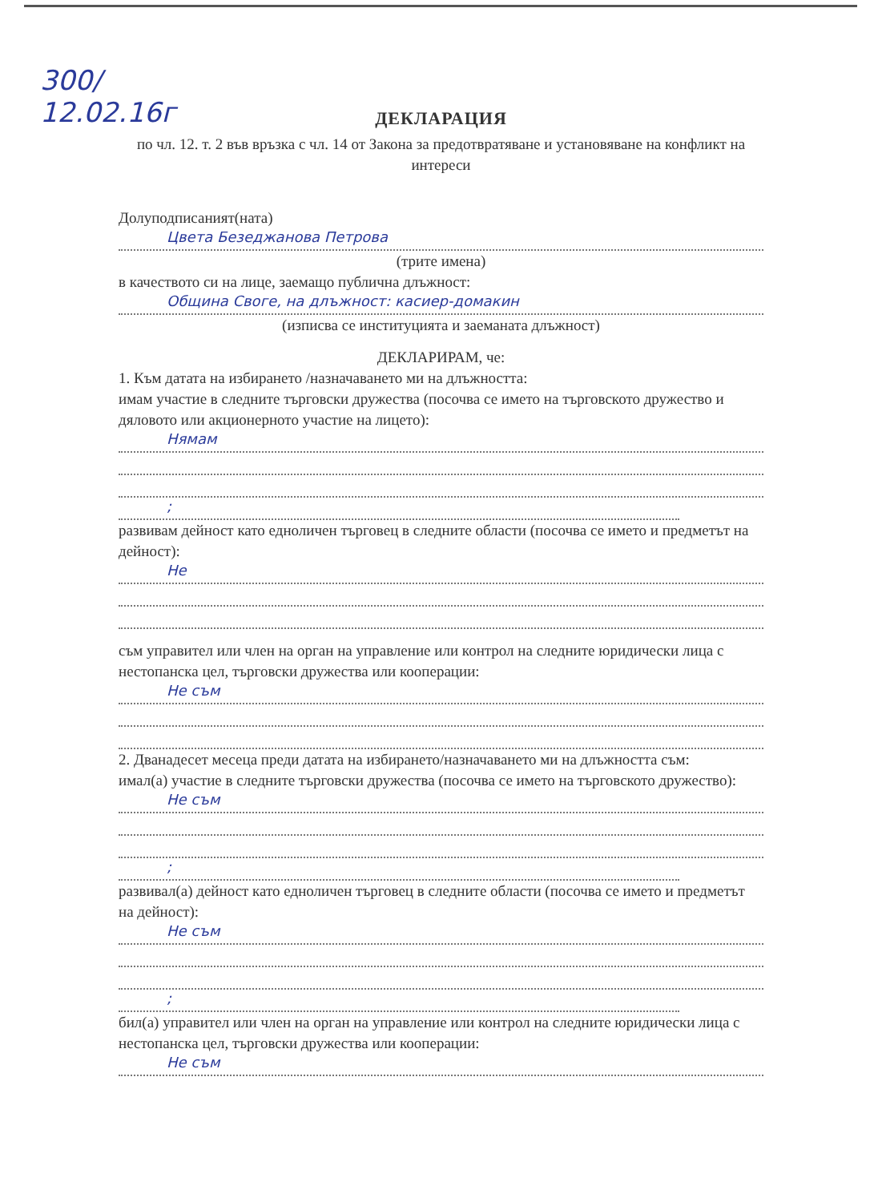300/
12.02.16г
ДЕКЛАРАЦИЯ
по чл. 12. т. 2 във връзка с чл. 14 от Закона за предотвратяване и установяване на конфликт на интереси
Долуподписаният(ната)
Цвета Безеджанова Петрова
(трите имена)
в качеството си на лице, заемащо публична длъжност:
Община Своге, на длъжност: касиер-домакин
(изписва се институцията и заеманата длъжност)
ДЕКЛАРИРАМ, че:
1. Към датата на избирането /назначаването ми на длъжността:
имам участие в следните търговски дружества (посочва се името на търговското дружество и дяловото или акционерното участие на лицето):
Нямам
;
развивам дейност като едноличен търговец в следните области (посочва се името и предметът на дейност):
Не
съм управител или член на орган на управление или контрол на следните юридически лица с нестопанска цел, търговски дружества или кооперации:
Не съм
2. Дванадесет месеца преди датата на избирането/назначаването ми на длъжността съм:
имал(а) участие в следните търговски дружества (посочва се името на търговското дружество):
Не съм
;
развивал(а) дейност като едноличен търговец в следните области (посочва се името и предметът на дейност):
Не съм
;
бил(а) управител или член на орган на управление или контрол на следните юридически лица с нестопанска цел, търговски дружества или кооперации:
Не съм